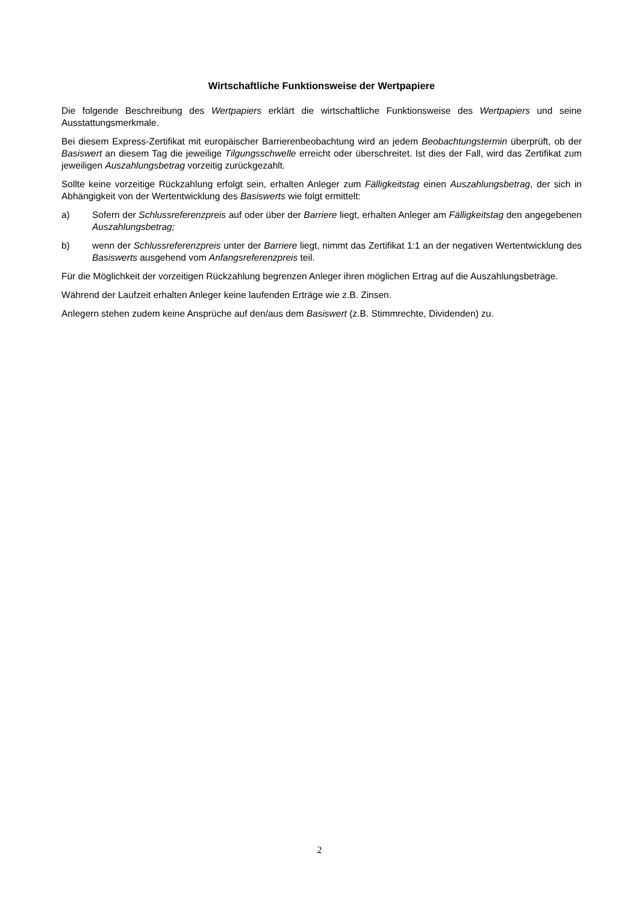Wirtschaftliche Funktionsweise der Wertpapiere
Die folgende Beschreibung des Wertpapiers erklärt die wirtschaftliche Funktionsweise des Wertpapiers und seine Ausstattungsmerkmale.
Bei diesem Express-Zertifikat mit europäischer Barrierenbeobachtung wird an jedem Beobachtungstermin überprüft, ob der Basiswert an diesem Tag die jeweilige Tilgungsschwelle erreicht oder überschreitet. Ist dies der Fall, wird das Zertifikat zum jeweiligen Auszahlungsbetrag vorzeitig zurückgezahlt.
Sollte keine vorzeitige Rückzahlung erfolgt sein, erhalten Anleger zum Fälligkeitstag einen Auszahlungsbetrag, der sich in Abhängigkeit von der Wertentwicklung des Basiswerts wie folgt ermittelt:
a) Sofern der Schlussreferenzpreis auf oder über der Barriere liegt, erhalten Anleger am Fälligkeitstag den angegebenen Auszahlungsbetrag;
b) wenn der Schlussreferenzpreis unter der Barriere liegt, nimmt das Zertifikat 1:1 an der negativen Wertentwicklung des Basiswerts ausgehend vom Anfangsreferenzpreis teil.
Für die Möglichkeit der vorzeitigen Rückzahlung begrenzen Anleger ihren möglichen Ertrag auf die Auszahlungsbeträge.
Während der Laufzeit erhalten Anleger keine laufenden Erträge wie z.B. Zinsen.
Anlegern stehen zudem keine Ansprüche auf den/aus dem Basiswert (z.B. Stimmrechte, Dividenden) zu.
2